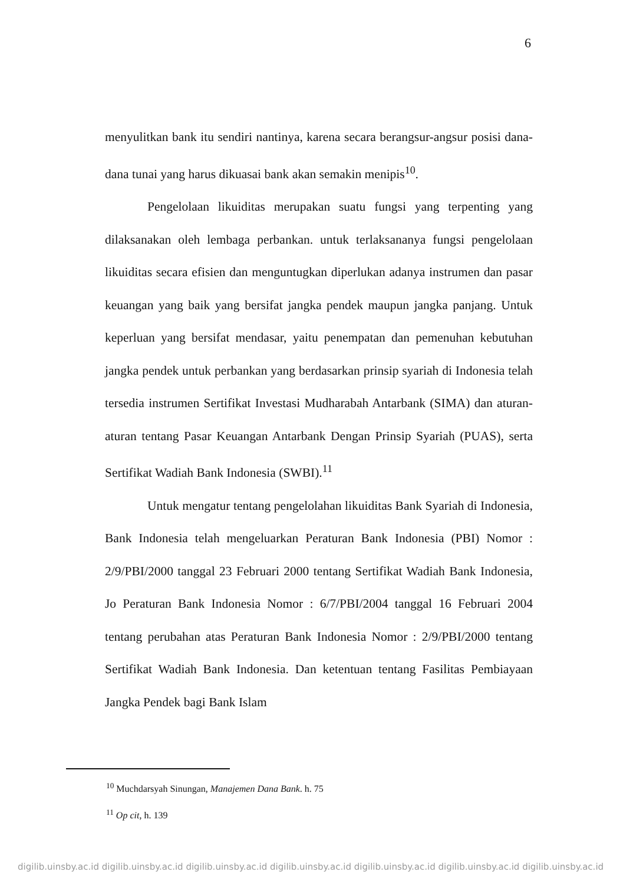6
menyulitkan bank itu sendiri nantinya, karena secara berangsur-angsur posisi dana-dana tunai yang harus dikuasai bank akan semakin menipis<sup>10</sup>.
Pengelolaan likuiditas merupakan suatu fungsi yang terpenting yang dilaksanakan oleh lembaga perbankan. untuk terlaksananya fungsi pengelolaan likuiditas secara efisien dan menguntugkan diperlukan adanya instrumen dan pasar keuangan yang baik yang bersifat jangka pendek maupun jangka panjang. Untuk keperluan yang bersifat mendasar, yaitu penempatan dan pemenuhan kebutuhan jangka pendek untuk perbankan yang berdasarkan prinsip syariah di Indonesia telah tersedia instrumen Sertifikat Investasi Mudharabah Antarbank (SIMA) dan aturan-aturan tentang Pasar Keuangan Antarbank Dengan Prinsip Syariah (PUAS), serta Sertifikat Wadiah Bank Indonesia (SWBI).<sup>11</sup>
Untuk mengatur tentang pengelolahan likuiditas Bank Syariah di Indonesia, Bank Indonesia telah mengeluarkan Peraturan Bank Indonesia (PBI) Nomor : 2/9/PBI/2000 tanggal 23 Februari 2000 tentang Sertifikat Wadiah Bank Indonesia, Jo Peraturan Bank Indonesia Nomor : 6/7/PBI/2004 tanggal 16 Februari 2004 tentang perubahan atas Peraturan Bank Indonesia Nomor : 2/9/PBI/2000 tentang Sertifikat Wadiah Bank Indonesia. Dan ketentuan tentang Fasilitas Pembiayaan Jangka Pendek bagi Bank Islam
<sup>10</sup> Muchdarsyah Sinungan, Manajemen Dana Bank. h. 75
<sup>11</sup> Op cit, h. 139
digilib.uinsby.ac.id digilib.uinsby.ac.id digilib.uinsby.ac.id digilib.uinsby.ac.id digilib.uinsby.ac.id digilib.uinsby.ac.id digilib.uinsby.ac.id